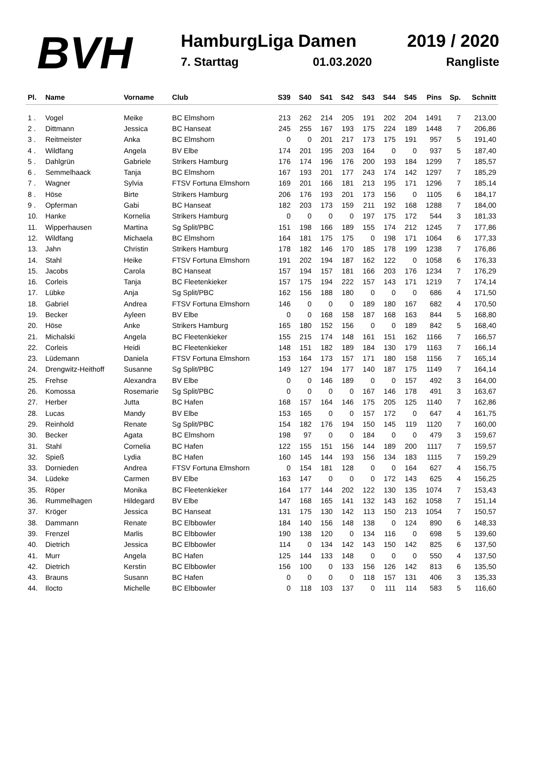BVH
HamburgLiga Damen 2019 / 2020
7. Starttag 01.03.2020 Rangliste
| Pl. | Name | Vorname | Club | S39 | S40 | S41 | S42 | S43 | S44 | S45 | Pins | Sp. | Schnitt |
| --- | --- | --- | --- | --- | --- | --- | --- | --- | --- | --- | --- | --- | --- |
| 1 . | Vogel | Meike | BC Elmshorn | 213 | 262 | 214 | 205 | 191 | 202 | 204 | 1491 | 7 | 213,00 |
| 2 . | Dittmann | Jessica | BC Hanseat | 245 | 255 | 167 | 193 | 175 | 224 | 189 | 1448 | 7 | 206,86 |
| 3 . | Reitmeister | Anka | BC Elmshorn | 0 | 0 | 201 | 217 | 173 | 175 | 191 | 957 | 5 | 191,40 |
| 4 . | Wildfang | Angela | BV Elbe | 174 | 201 | 195 | 203 | 164 | 0 | 0 | 937 | 5 | 187,40 |
| 5 . | Dahlgrün | Gabriele | Strikers Hamburg | 176 | 174 | 196 | 176 | 200 | 193 | 184 | 1299 | 7 | 185,57 |
| 6 . | Semmelhaack | Tanja | BC Elmshorn | 167 | 193 | 201 | 177 | 243 | 174 | 142 | 1297 | 7 | 185,29 |
| 7 . | Wagner | Sylvia | FTSV Fortuna Elmshorn | 169 | 201 | 166 | 181 | 213 | 195 | 171 | 1296 | 7 | 185,14 |
| 8 . | Höse | Birte | Strikers Hamburg | 206 | 176 | 193 | 201 | 173 | 156 | 0 | 1105 | 6 | 184,17 |
| 9 . | Opferman | Gabi | BC Hanseat | 182 | 203 | 173 | 159 | 211 | 192 | 168 | 1288 | 7 | 184,00 |
| 10. | Hanke | Kornelia | Strikers Hamburg | 0 | 0 | 0 | 0 | 197 | 175 | 172 | 544 | 3 | 181,33 |
| 11. | Wipperhausen | Martina | Sg Split/PBC | 151 | 198 | 166 | 189 | 155 | 174 | 212 | 1245 | 7 | 177,86 |
| 12. | Wildfang | Michaela | BC Elmshorn | 164 | 181 | 175 | 175 | 0 | 198 | 171 | 1064 | 6 | 177,33 |
| 13. | Jahn | Christin | Strikers Hamburg | 178 | 182 | 146 | 170 | 185 | 178 | 199 | 1238 | 7 | 176,86 |
| 14. | Stahl | Heike | FTSV Fortuna Elmshorn | 191 | 202 | 194 | 187 | 162 | 122 | 0 | 1058 | 6 | 176,33 |
| 15. | Jacobs | Carola | BC Hanseat | 157 | 194 | 157 | 181 | 166 | 203 | 176 | 1234 | 7 | 176,29 |
| 16. | Corleis | Tanja | BC Fleetenkieker | 157 | 175 | 194 | 222 | 157 | 143 | 171 | 1219 | 7 | 174,14 |
| 17. | Lübke | Anja | Sg Split/PBC | 162 | 156 | 188 | 180 | 0 | 0 | 0 | 686 | 4 | 171,50 |
| 18. | Gabriel | Andrea | FTSV Fortuna Elmshorn | 146 | 0 | 0 | 0 | 189 | 180 | 167 | 682 | 4 | 170,50 |
| 19. | Becker | Ayleen | BV Elbe | 0 | 0 | 168 | 158 | 187 | 168 | 163 | 844 | 5 | 168,80 |
| 20. | Höse | Anke | Strikers Hamburg | 165 | 180 | 152 | 156 | 0 | 0 | 189 | 842 | 5 | 168,40 |
| 21. | Michalski | Angela | BC Fleetenkieker | 155 | 215 | 174 | 148 | 161 | 151 | 162 | 1166 | 7 | 166,57 |
| 22. | Corleis | Heidi | BC Fleetenkieker | 148 | 151 | 182 | 189 | 184 | 130 | 179 | 1163 | 7 | 166,14 |
| 23. | Lüdemann | Daniela | FTSV Fortuna Elmshorn | 153 | 164 | 173 | 157 | 171 | 180 | 158 | 1156 | 7 | 165,14 |
| 24. | Drengwitz-Heithoff | Susanne | Sg Split/PBC | 149 | 127 | 194 | 177 | 140 | 187 | 175 | 1149 | 7 | 164,14 |
| 25. | Frehse | Alexandra | BV Elbe | 0 | 0 | 146 | 189 | 0 | 0 | 157 | 492 | 3 | 164,00 |
| 26. | Komossa | Rosemarie | Sg Split/PBC | 0 | 0 | 0 | 0 | 167 | 146 | 178 | 491 | 3 | 163,67 |
| 27. | Herber | Jutta | BC Hafen | 168 | 157 | 164 | 146 | 175 | 205 | 125 | 1140 | 7 | 162,86 |
| 28. | Lucas | Mandy | BV Elbe | 153 | 165 | 0 | 0 | 157 | 172 | 0 | 647 | 4 | 161,75 |
| 29. | Reinhold | Renate | Sg Split/PBC | 154 | 182 | 176 | 194 | 150 | 145 | 119 | 1120 | 7 | 160,00 |
| 30. | Becker | Agata | BC Elmshorn | 198 | 97 | 0 | 0 | 184 | 0 | 0 | 479 | 3 | 159,67 |
| 31. | Stahl | Cornelia | BC Hafen | 122 | 155 | 151 | 156 | 144 | 189 | 200 | 1117 | 7 | 159,57 |
| 32. | Spieß | Lydia | BC Hafen | 160 | 145 | 144 | 193 | 156 | 134 | 183 | 1115 | 7 | 159,29 |
| 33. | Dornieden | Andrea | FTSV Fortuna Elmshorn | 0 | 154 | 181 | 128 | 0 | 0 | 164 | 627 | 4 | 156,75 |
| 34. | Lüdeke | Carmen | BV Elbe | 163 | 147 | 0 | 0 | 0 | 172 | 143 | 625 | 4 | 156,25 |
| 35. | Röper | Monika | BC Fleetenkieker | 164 | 177 | 144 | 202 | 122 | 130 | 135 | 1074 | 7 | 153,43 |
| 36. | Rummelhagen | Hildegard | BV Elbe | 147 | 168 | 165 | 141 | 132 | 143 | 162 | 1058 | 7 | 151,14 |
| 37. | Kröger | Jessica | BC Hanseat | 131 | 175 | 130 | 142 | 113 | 150 | 213 | 1054 | 7 | 150,57 |
| 38. | Dammann | Renate | BC Elbbowler | 184 | 140 | 156 | 148 | 138 | 0 | 124 | 890 | 6 | 148,33 |
| 39. | Frenzel | Marlis | BC Elbbowler | 190 | 138 | 120 | 0 | 134 | 116 | 0 | 698 | 5 | 139,60 |
| 40. | Dietrich | Jessica | BC Elbbowler | 114 | 0 | 134 | 142 | 143 | 150 | 142 | 825 | 6 | 137,50 |
| 41. | Murr | Angela | BC Hafen | 125 | 144 | 133 | 148 | 0 | 0 | 0 | 550 | 4 | 137,50 |
| 42. | Dietrich | Kerstin | BC Elbbowler | 156 | 100 | 0 | 133 | 156 | 126 | 142 | 813 | 6 | 135,50 |
| 43. | Brauns | Susann | BC Hafen | 0 | 0 | 0 | 0 | 118 | 157 | 131 | 406 | 3 | 135,33 |
| 44. | Ilocto | Michelle | BC Elbbowler | 0 | 118 | 103 | 137 | 0 | 111 | 114 | 583 | 5 | 116,60 |